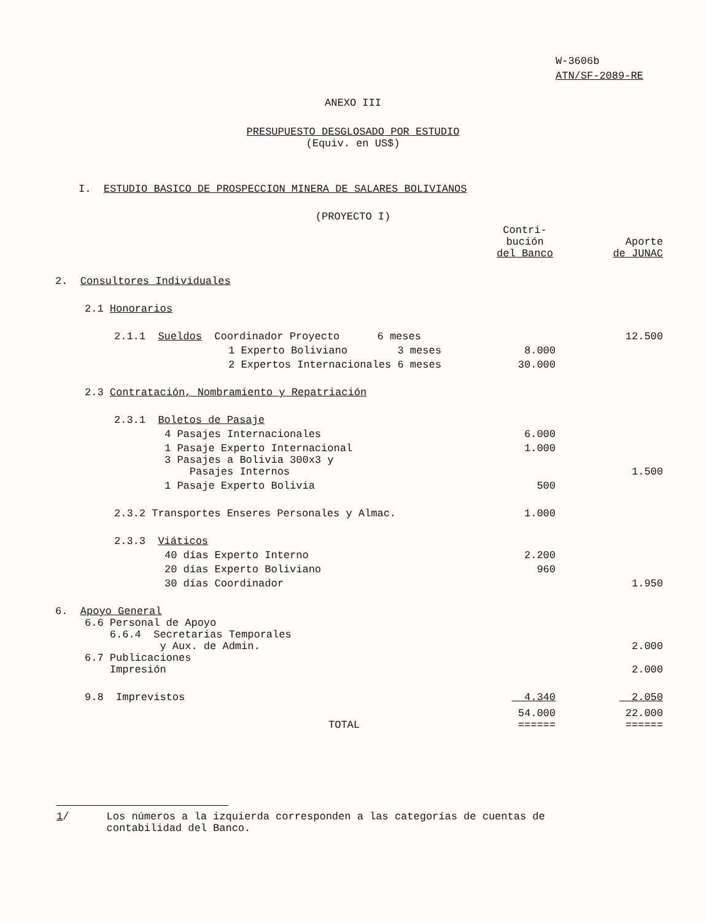W-3606b
ATN/SF-2089-RE
ANEXO III
PRESUPUESTO DESGLOSADO POR ESTUDIO
(Equiv. en US$)
I. ESTUDIO BASICO DE PROSPECCION MINERA DE SALARES BOLIVIANOS
(PROYECTO I)
| | Contri- bución del Banco | Aporte de JUNAC |
| --- | --- | --- |
| 2. Consultores Individuales | | |
| 2.1 Honorarios | | |
| 2.1.1 Sueldos Coordinador Proyecto 6 meses | | 12.500 |
| 1 Experto Boliviano 3 meses | 8.000 | |
| 2 Expertos Internacionales 6 meses | 30.000 | |
| 2.3 Contratación, Nombramiento y Repatriación | | |
| 2.3.1 Boletos de Pasaje | | |
| 4 Pasajes Internacionales | 6.000 | |
| 1 Pasaje Experto Internacional | 1.000 | |
| 3 Pasajes a Bolivia 300x3 y Pasajes Internos | | 1.500 |
| 1 Pasaje Experto Bolivia | 500 | |
| 2.3.2 Transportes Enseres Personales y Almac. | 1.000 | |
| 2.3.3 Viáticos | | |
| 40 días Experto Interno | 2.200 | |
| 20 días Experto Boliviano | 960 | |
| 30 días Coordinador | | 1.950 |
| 6. Apoyo General | | |
| 6.6 Personal de Apoyo 6.6.4 Secretarias Temporales y Aux. de Admin. | | 2.000 |
| 6.7 Publicaciones Impresión | | 2.000 |
| 9.8 Imprevistos | 4.340 | 2.050 |
| TOTAL | 54.000 ====== | 22.000 ====== |
1/ Los números a la izquierda corresponden a las categorías de cuentas de
contabilidad del Banco.